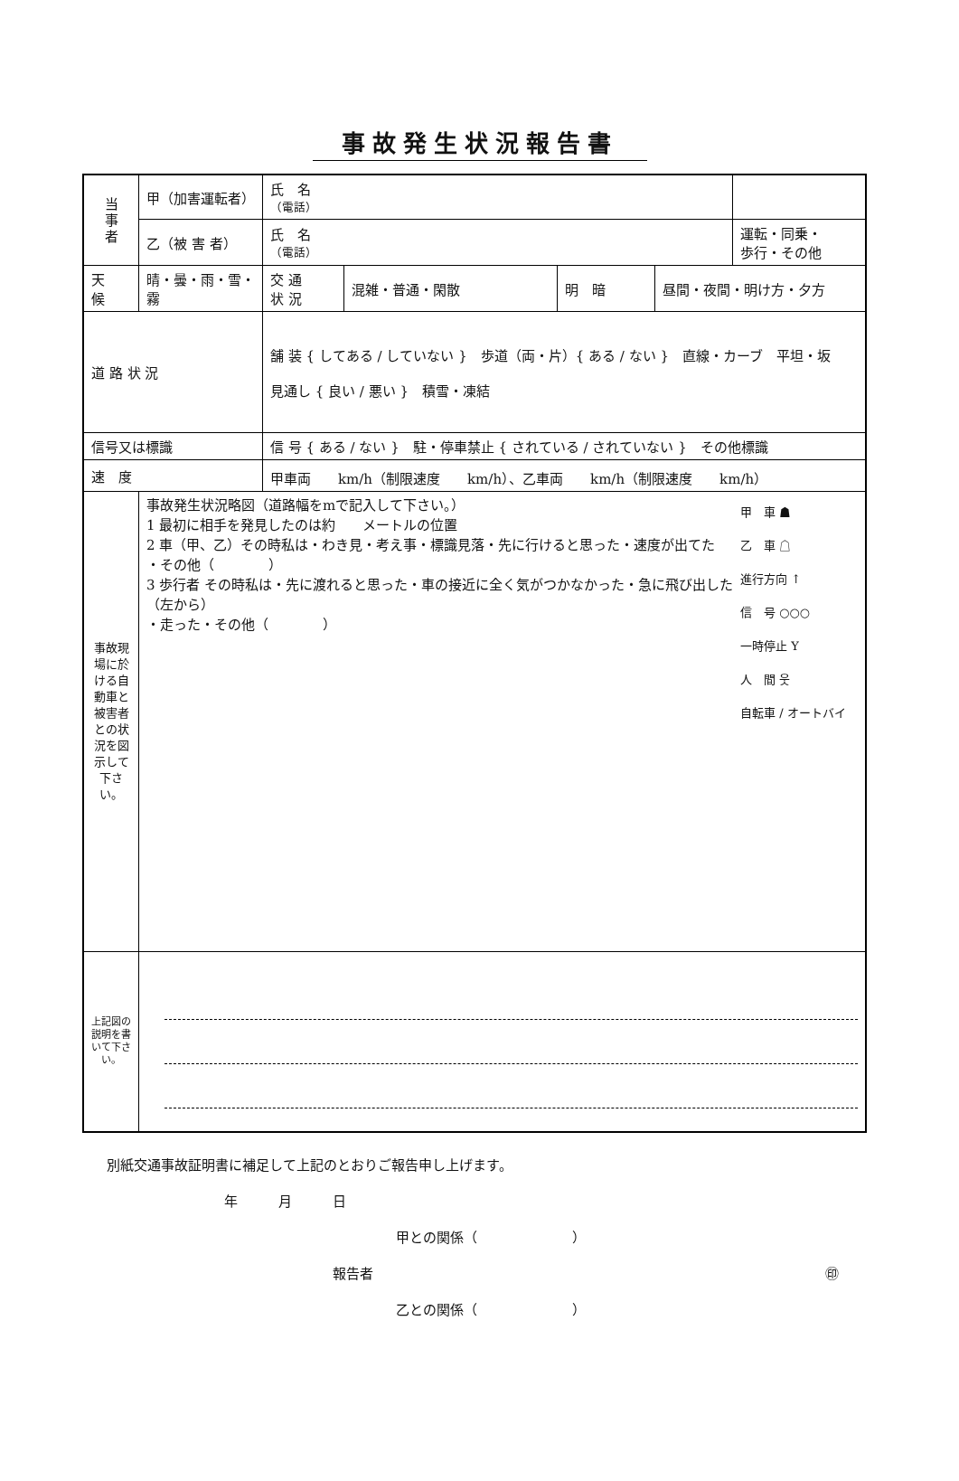事故発生状況報告書
| 当 事 者 | 甲（加害運転者） | 氏 名 （電話） | | | | |
| | 乙（被 害 者） | 氏 名 （電話） | | | | 運転・同乗・ 歩行・その他 |
| 天 候 | 晴・曇・雨・雪・霧 | 交 通 状 況 | 混雑・普通・閑散 | 明 暗 | 昼間・夜間・明け方・夕方 | |
| 道 路 状 況 | | 舗 装 { してある / していない } 歩道（両・片）{ ある / ない } 直線・カーブ 平坦・坂 見通し { 良い / 悪い } 積雪・凍結 | | | | |
| 信号又は標識 | | 信 号 { ある / ない } 駐・停車禁止 { されている / されていない } その他標識 | | | | |
| 速 度 | | 甲車両 km/h（制限速度 km/h）、乙車両 km/h（制限速度 km/h） | | | | |
| 事故現場に於ける自動車と被害者との状況を図示して下さい。 | 甲 車 ☗ 乙 車 ☖ 進行方向 ↑ 信 号 ○○○ 一時停止 Y 人 間 웃 自転車 / オートバイ 事故発生状況略図（道路幅をmで記入して下さい。） 1 最初に相手を発見したのは約 メートルの位置 2 車（甲、乙）その時私は・わき見・考え事・標識見落・先に行けると思った・速度が出てた ・その他（ ） 3 歩行者 その時私は・先に渡れると思った・車の接近に全く気がつかなかった・急に飛び出した（左から） ・走った・その他（ ） | | | | | |
| 上記図の説明を書いて下さい。 | | | | | | |
別紙交通事故証明書に補足して上記のとおりご報告申し上げます。
年　　　月　　　日
甲との関係（　　　　　　　）
報告者 ㊞
乙との関係（　　　　　　　）